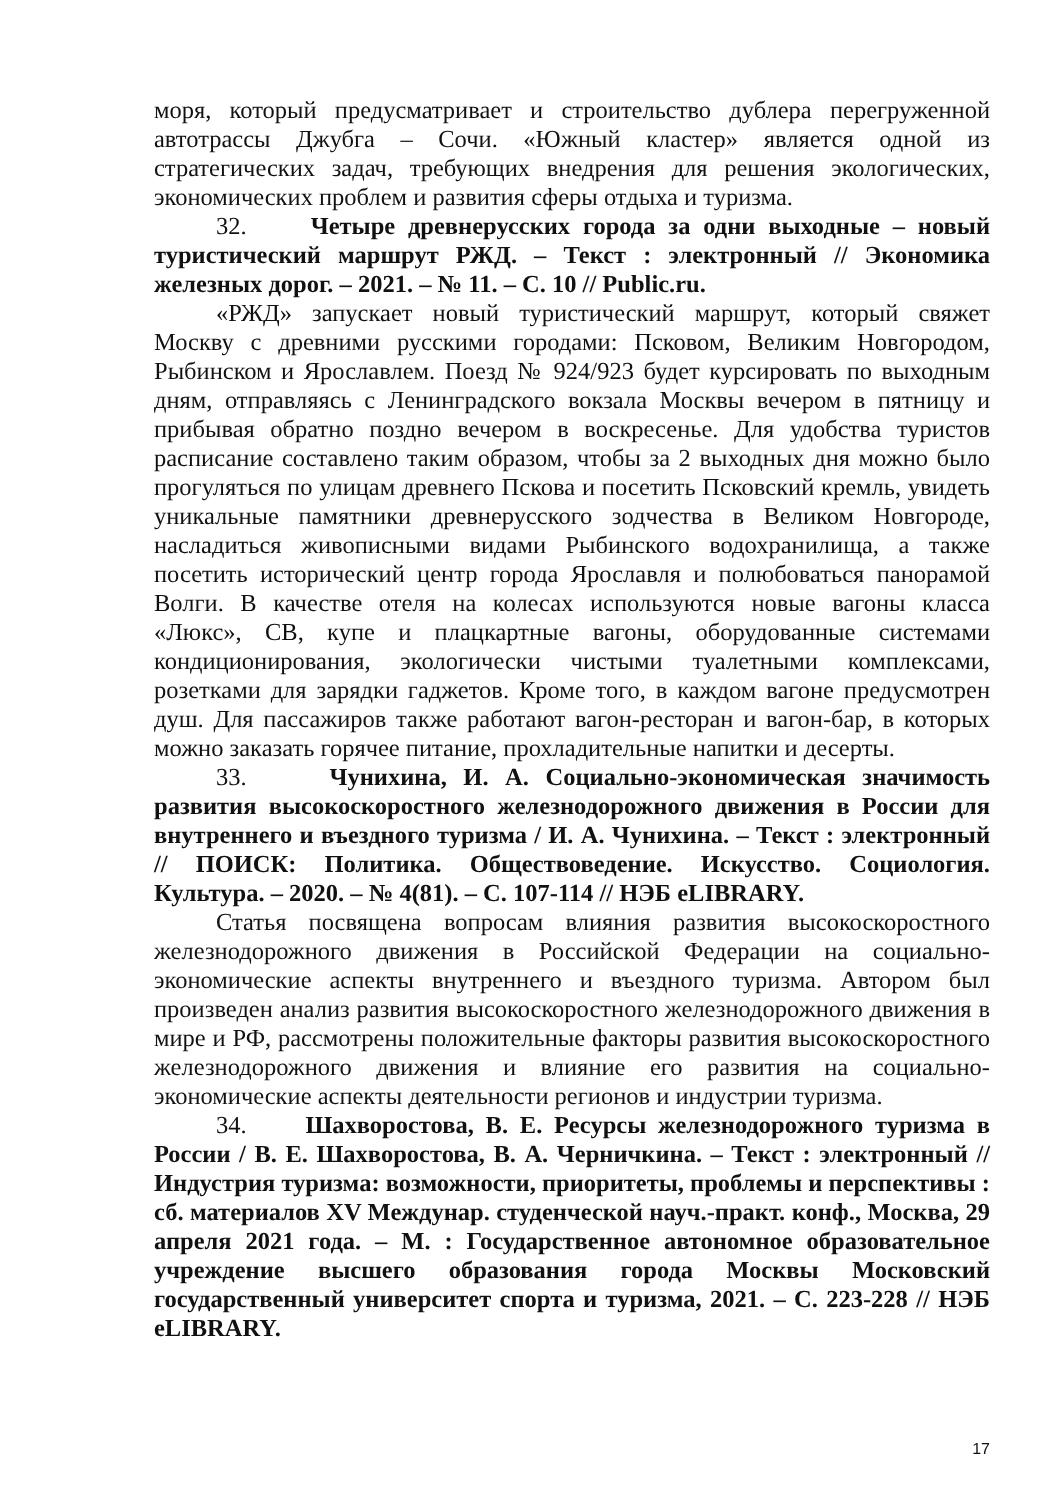моря, который предусматривает и строительство дублера перегруженной автотрассы Джубга – Сочи. «Южный кластер» является одной из стратегических задач, требующих внедрения для решения экологических, экономических проблем и развития сферы отдыха и туризма.
32. Четыре древнерусских города за одни выходные – новый туристический маршрут РЖД. – Текст : электронный // Экономика железных дорог. – 2021. – № 11. – С. 10 // Public.ru.
«РЖД» запускает новый туристический маршрут, который свяжет Москву с древними русскими городами: Псковом, Великим Новгородом, Рыбинском и Ярославлем. Поезд № 924/923 будет курсировать по выходным дням, отправляясь с Ленинградского вокзала Москвы вечером в пятницу и прибывая обратно поздно вечером в воскресенье. Для удобства туристов расписание составлено таким образом, чтобы за 2 выходных дня можно было прогуляться по улицам древнего Пскова и посетить Псковский кремль, увидеть уникальные памятники древнерусского зодчества в Великом Новгороде, насладиться живописными видами Рыбинского водохранилища, а также посетить исторический центр города Ярославля и полюбоваться панорамой Волги. В качестве отеля на колесах используются новые вагоны класса «Люкс», СВ, купе и плацкартные вагоны, оборудованные системами кондиционирования, экологически чистыми туалетными комплексами, розетками для зарядки гаджетов. Кроме того, в каждом вагоне предусмотрен душ. Для пассажиров также работают вагон-ресторан и вагон-бар, в которых можно заказать горячее питание, прохладительные напитки и десерты.
33. Чунихина, И. А. Социально-экономическая значимость развития высокоскоростного железнодорожного движения в России для внутреннего и въездного туризма / И. А. Чунихина. – Текст : электронный // ПОИСК: Политика. Обществоведение. Искусство. Социология. Культура. – 2020. – № 4(81). – С. 107-114 // НЭБ eLIBRARY.
Статья посвящена вопросам влияния развития высокоскоростного железнодорожного движения в Российской Федерации на социально-экономические аспекты внутреннего и въездного туризма. Автором был произведен анализ развития высокоскоростного железнодорожного движения в мире и РФ, рассмотрены положительные факторы развития высокоскоростного железнодорожного движения и влияние его развития на социально-экономические аспекты деятельности регионов и индустрии туризма.
34. Шахворостова, В. Е. Ресурсы железнодорожного туризма в России / В. Е. Шахворостова, В. А. Черничкина. – Текст : электронный // Индустрия туризма: возможности, приоритеты, проблемы и перспективы : сб. материалов XV Междунар. студенческой науч.-практ. конф., Москва, 29 апреля 2021 года. – М. : Государственное автономное образовательное учреждение высшего образования города Москвы Московский государственный университет спорта и туризма, 2021. – С. 223-228 // НЭБ eLIBRARY.
17